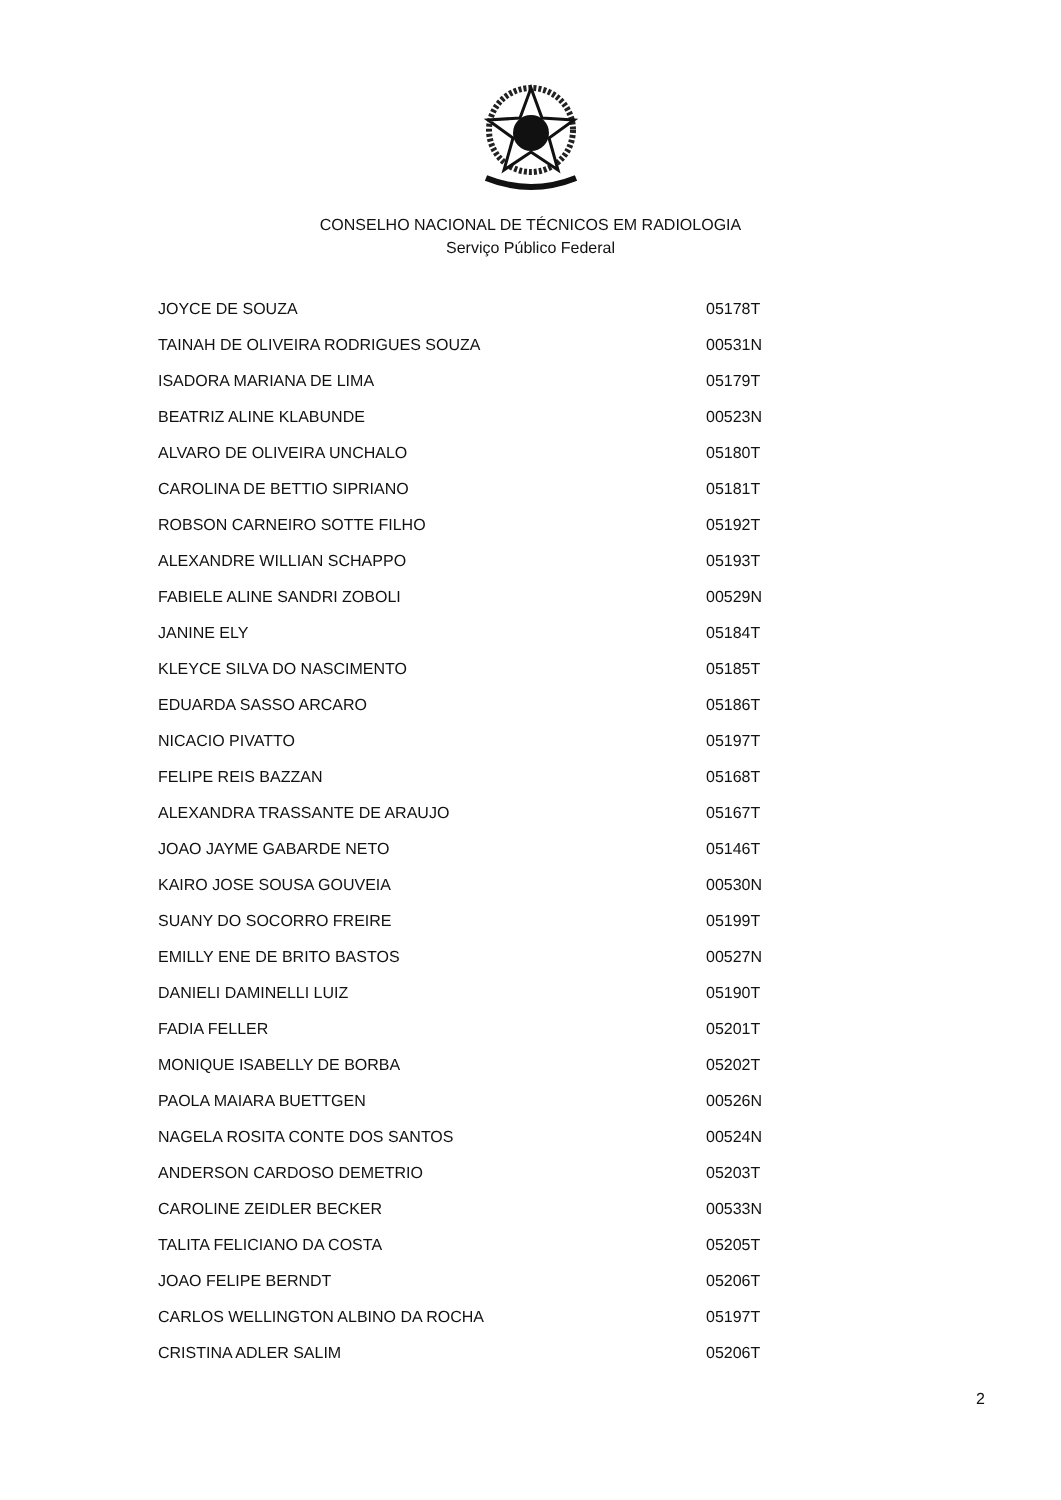CONSELHO NACIONAL DE TÉCNICOS EM RADIOLOGIA
Serviço Público Federal
| JOYCE DE SOUZA | 05178T |
| TAINAH DE OLIVEIRA RODRIGUES SOUZA | 00531N |
| ISADORA MARIANA DE LIMA | 05179T |
| BEATRIZ ALINE KLABUNDE | 00523N |
| ALVARO DE OLIVEIRA UNCHALO | 05180T |
| CAROLINA DE BETTIO SIPRIANO | 05181T |
| ROBSON CARNEIRO SOTTE FILHO | 05192T |
| ALEXANDRE WILLIAN SCHAPPO | 05193T |
| FABIELE ALINE SANDRI ZOBOLI | 00529N |
| JANINE ELY | 05184T |
| KLEYCE SILVA DO NASCIMENTO | 05185T |
| EDUARDA SASSO ARCARO | 05186T |
| NICACIO PIVATTO | 05197T |
| FELIPE REIS BAZZAN | 05168T |
| ALEXANDRA TRASSANTE DE ARAUJO | 05167T |
| JOAO JAYME GABARDE NETO | 05146T |
| KAIRO JOSE SOUSA GOUVEIA | 00530N |
| SUANY DO SOCORRO FREIRE | 05199T |
| EMILLY ENE DE BRITO BASTOS | 00527N |
| DANIELI DAMINELLI LUIZ | 05190T |
| FADIA FELLER | 05201T |
| MONIQUE ISABELLY DE BORBA | 05202T |
| PAOLA MAIARA BUETTGEN | 00526N |
| NAGELA ROSITA CONTE DOS SANTOS | 00524N |
| ANDERSON CARDOSO DEMETRIO | 05203T |
| CAROLINE ZEIDLER BECKER | 00533N |
| TALITA FELICIANO DA COSTA | 05205T |
| JOAO FELIPE BERNDT | 05206T |
| CARLOS WELLINGTON ALBINO DA ROCHA | 05197T |
| CRISTINA ADLER SALIM | 05206T |
2